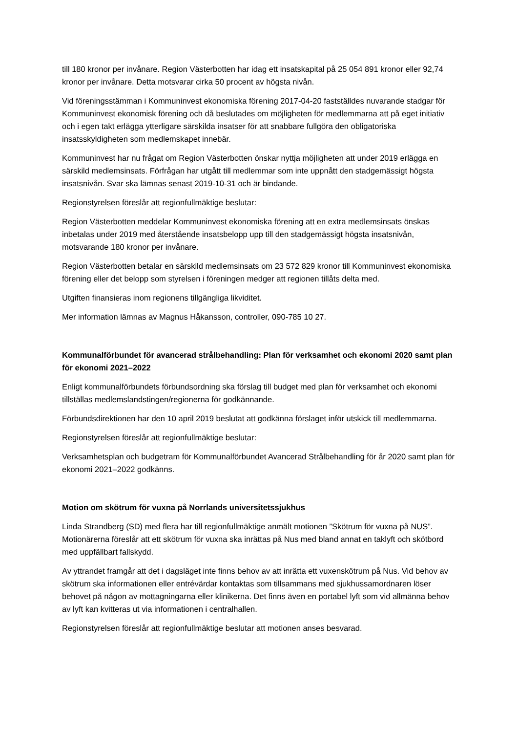till 180 kronor per invånare. Region Västerbotten har idag ett insatskapital på 25 054 891 kronor eller 92,74 kronor per invånare. Detta motsvarar cirka 50 procent av högsta nivån.
Vid föreningsstämman i Kommuninvest ekonomiska förening 2017-04-20 fastställdes nuvarande stadgar för Kommuninvest ekonomisk förening och då beslutades om möjligheten för medlemmarna att på eget initiativ och i egen takt erlägga ytterligare särskilda insatser för att snabbare fullgöra den obligatoriska insatsskyldigheten som medlemskapet innebär.
Kommuninvest har nu frågat om Region Västerbotten önskar nyttja möjligheten att under 2019 erlägga en särskild medlemsinsats. Förfrågan har utgått till medlemmar som inte uppnått den stadgemässigt högsta insatsnivån. Svar ska lämnas senast 2019-10-31 och är bindande.
Regionstyrelsen föreslår att regionfullmäktige beslutar:
Region Västerbotten meddelar Kommuninvest ekonomiska förening att en extra medlemsinsats önskas inbetalas under 2019 med återstående insatsbelopp upp till den stadgemässigt högsta insatsnivån, motsvarande 180 kronor per invånare.
Region Västerbotten betalar en särskild medlemsinsats om 23 572 829 kronor till Kommuninvest ekonomiska förening eller det belopp som styrelsen i föreningen medger att regionen tillåts delta med.
Utgiften finansieras inom regionens tillgängliga likviditet.
Mer information lämnas av Magnus Håkansson, controller, 090-785 10 27.
Kommunalförbundet för avancerad strålbehandling: Plan för verksamhet och ekonomi 2020 samt plan för ekonomi 2021–2022
Enligt kommunalförbundets förbundsordning ska förslag till budget med plan för verksamhet och ekonomi tillställas medlemslandstingen/regionerna för godkännande.
Förbundsdirektionen har den 10 april 2019 beslutat att godkänna förslaget inför utskick till medlemmarna.
Regionstyrelsen föreslår att regionfullmäktige beslutar:
Verksamhetsplan och budgetram för Kommunalförbundet Avancerad Strålbehandling för år 2020 samt plan för ekonomi 2021–2022 godkänns.
Motion om skötrum för vuxna på Norrlands universitetssjukhus
Linda Strandberg (SD) med flera har till regionfullmäktige anmält motionen ”Skötrum för vuxna på NUS”. Motionärerna föreslår att ett skötrum för vuxna ska inrättas på Nus med bland annat en taklyft och skötbord med uppfällbart fallskydd.
Av yttrandet framgår att det i dagsläget inte finns behov av att inrätta ett vuxenskötrum på Nus. Vid behov av skötrum ska informationen eller entrévärdar kontaktas som tillsammans med sjukhussamordnaren löser behovet på någon av mottagningarna eller klinikerna. Det finns även en portabel lyft som vid allmänna behov av lyft kan kvitteras ut via informationen i centralhallen.
Regionstyrelsen föreslår att regionfullmäktige beslutar att motionen anses besvarad.